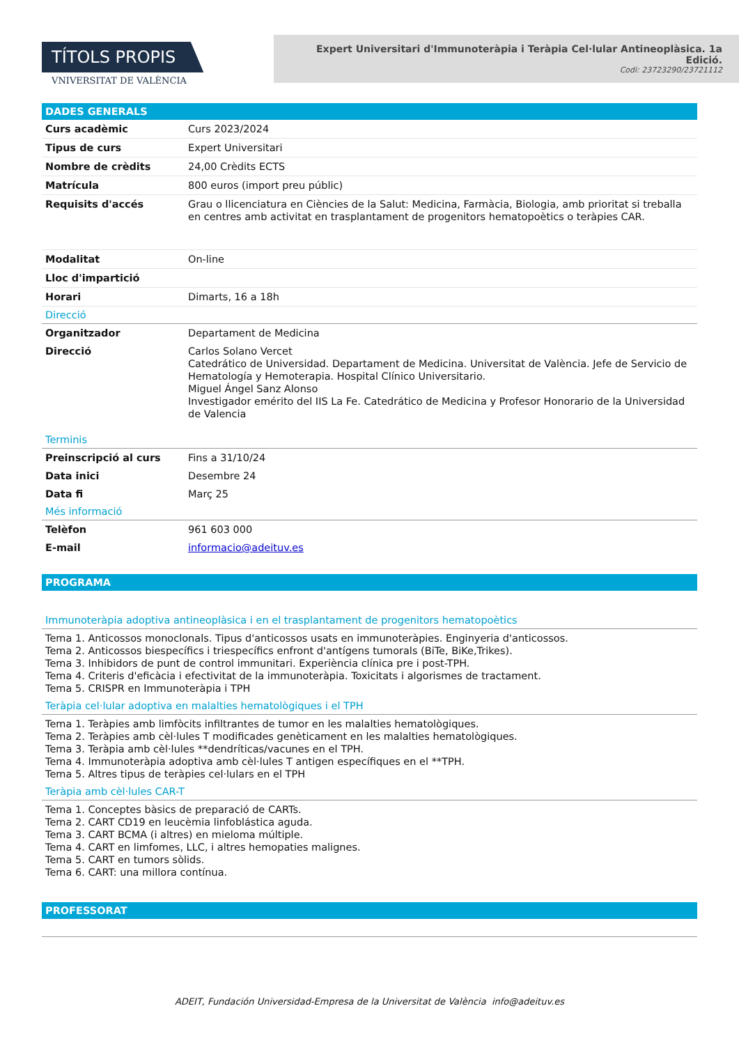TÍTOLS PROPIS
VNIVERSITAT DE VALÈNCIA
Expert Universitari d'Immunoteràpia i Teràpia Cel·lular Antineoplàsica. 1a Edició.
Codi: 23723290/23721112
DADES GENERALS
| Curs acadèmic | Curs 2023/2024 |
| Tipus de curs | Expert Universitari |
| Nombre de crèdits | 24,00 Crèdits ECTS |
| Matrícula | 800 euros (import preu públic) |
| Requisits d'accés | Grau o llicenciatura en Ciències de la Salut: Medicina, Farmàcia, Biologia, amb prioritat si treballa en centres amb activitat en trasplantament de progenitors hematopoètics o teràpies CAR. |
| Modalitat | On-line |
| Lloc d'impartició | |
| Horari | Dimarts, 16 a 18h |
Direcció
| Organitzador | Departament de Medicina |
| Direcció | Carlos Solano Vercet Catedrático de Universidad. Departament de Medicina. Universitat de València. Jefe de Servicio de Hematología y Hemoterapia. Hospital Clínico Universitario. Miguel Ángel Sanz Alonso Investigador emérito del IIS La Fe. Catedrático de Medicina y Profesor Honorario de la Universidad de Valencia |
Terminis
| Preinscripció al curs | Fins a 31/10/24 |
| Data inici | Desembre 24 |
| Data fi | Març 25 |
Més informació
| Telèfon | 961 603 000 |
| E-mail | informacio@adeituv.es |
PROGRAMA
Immunoteràpia adoptiva antineoplàsica i en el trasplantament de progenitors hematopoètics
Tema 1. Anticossos monoclonals. Tipus d'anticossos usats en immunoteràpies. Enginyeria d'anticossos.
Tema 2. Anticossos biespecífics i triespecífics enfront d'antígens tumorals (BiTe, BiKe,Trikes).
Tema 3. Inhibidors de punt de control immunitari. Experiència clínica pre i post-TPH.
Tema 4. Criteris d'eficàcia i efectivitat de la immunoteràpia. Toxicitats i algorismes de tractament.
Tema 5. CRISPR en Immunoteràpia i TPH
Teràpia cel·lular adoptiva en malalties hematològiques i el TPH
Tema 1. Teràpies amb limfòcits infiltrantes de tumor en les malalties hematològiques.
Tema 2. Teràpies amb cèl·lules T modificades genèticament en les malalties hematològiques.
Tema 3. Teràpia amb cèl·lules **dendríticas/vacunes en el TPH.
Tema 4. Immunoteràpia adoptiva amb cèl·lules T antigen específiques en el **TPH.
Tema 5. Altres tipus de teràpies cel·lulars en el TPH
Teràpia amb cèl·lules CAR-T
Tema 1. Conceptes bàsics de preparació de CARTs.
Tema 2. CART CD19 en leucèmia linfoblástica aguda.
Tema 3. CART BCMA (i altres) en mieloma múltiple.
Tema 4. CART en limfomes, LLC, i altres hemopaties malignes.
Tema 5. CART en tumors sòlids.
Tema 6. CART: una millora contínua.
PROFESSORAT
ADEIT, Fundación Universidad-Empresa de la Universitat de València info@adeituv.es